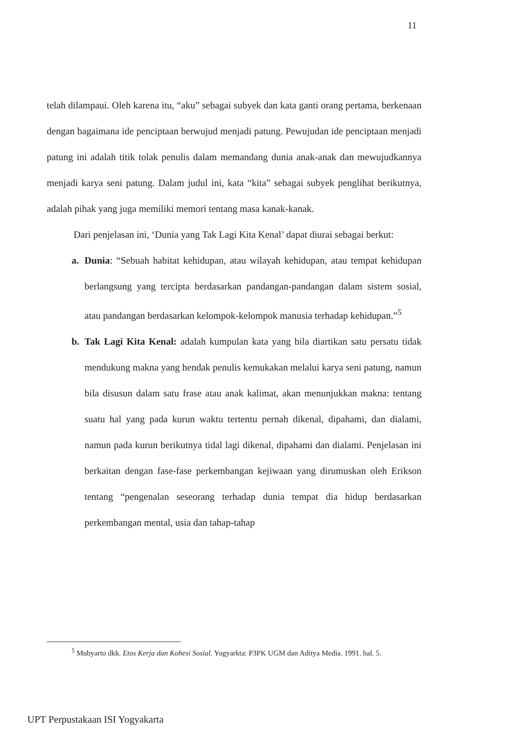11
telah dilampaui. Oleh karena itu, “aku” sebagai subyek dan kata ganti orang pertama, berkenaan dengan bagaimana ide penciptaan berwujud menjadi patung. Pewujudan ide penciptaan menjadi patung ini adalah titik tolak penulis dalam memandang dunia anak-anak dan mewujudkannya menjadi karya seni patung. Dalam judul ini, kata “kita” sebagai subyek penglihat berikutnya, adalah pihak yang juga memiliki memori tentang masa kanak-kanak.
Dari penjelasan ini, ‘Dunia yang Tak Lagi Kita Kenal’ dapat diurai sebagai berkut:
a. Dunia: “Sebuah habitat kehidupan, atau wilayah kehidupan, atau tempat kehidupan berlangsung yang tercipta berdasarkan pandangan-pandangan dalam sistem sosial, atau pandangan berdasarkan kelompok-kelompok manusia terhadap kehidupan.”<sup>5</sup>
b. Tak Lagi Kita Kenal: adalah kumpulan kata yang bila diartikan satu persatu tidak mendukung makna yang hendak penulis kemukakan melalui karya seni patung, namun bila disusun dalam satu frase atau anak kalimat, akan menunjukkan makna: tentang suatu hal yang pada kurun waktu tertentu pernah dikenal, dipahami, dan dialami, namun pada kurun berikutnya tidal lagi dikenal, dipahami dan dialami. Penjelasan ini berkaitan dengan fase-fase perkembangan kejiwaan yang dirumuskan oleh Erikson tentang “pengenalan seseorang terhadap dunia tempat dia hidup berdasarkan perkembangan mental, usia dan tahap-tahap
<sup>5</sup> Mubyarto dkk. Etos Kerja dan Kohesi Sosial. Yogyarkta: P3PK UGM dan Aditya Media. 1991. hal. 5.
UPT Perpustakaan ISI Yogyakarta